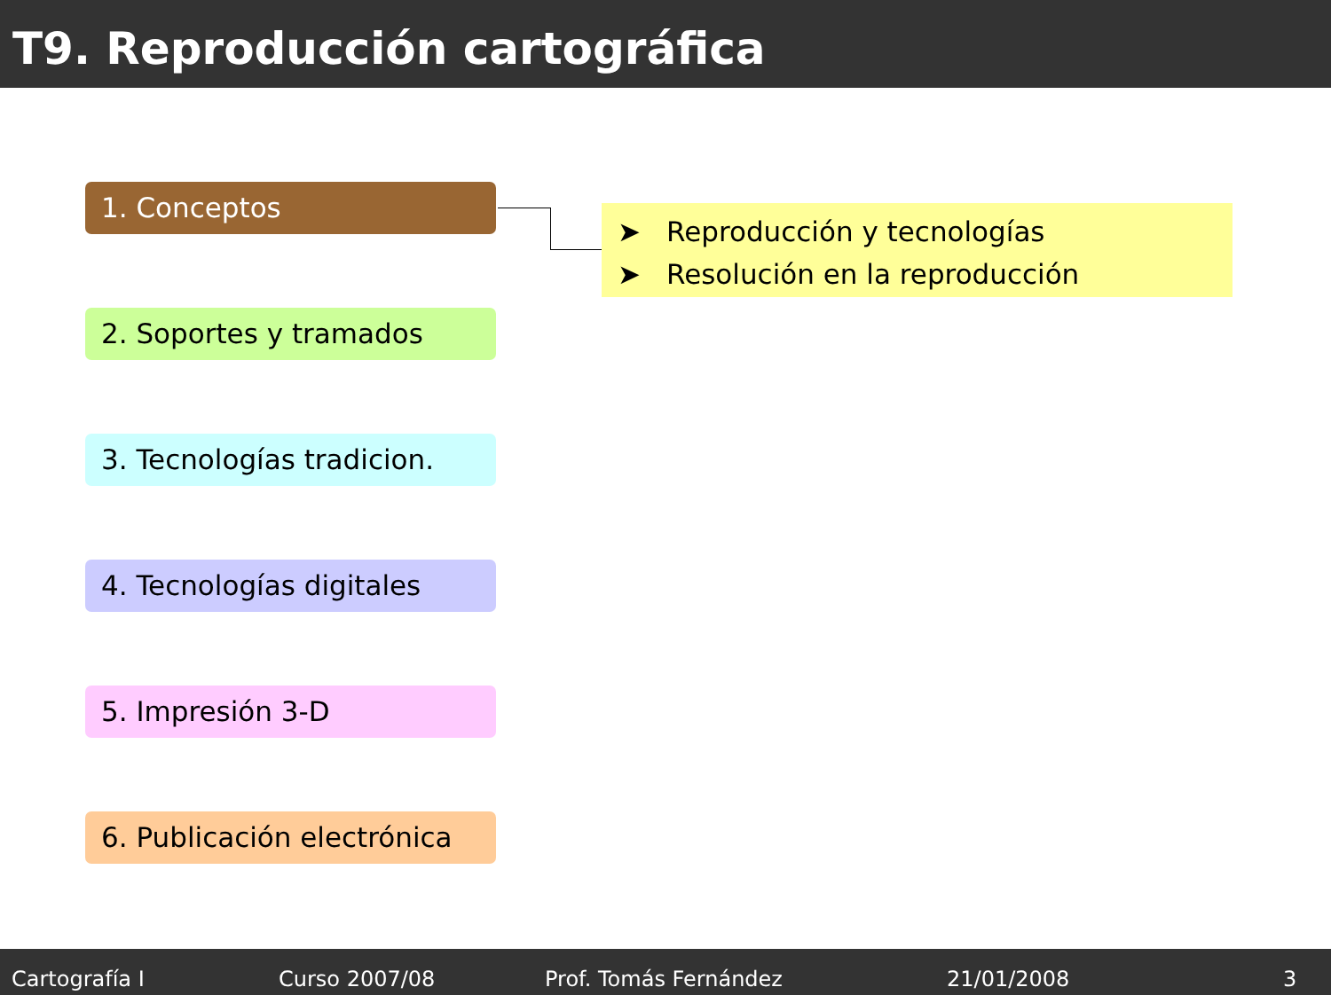T9. Reproducción cartográfica
1. Conceptos
2. Soportes y tramados
3. Tecnologías tradicion.
4. Tecnologías digitales
5. Impresión 3-D
6. Publicación electrónica
➤ Reproducción y tecnologías
➤ Resolución en la reproducción
Cartografía I Curso 2007/08 Prof. Tomás Fernández 21/01/2008 3